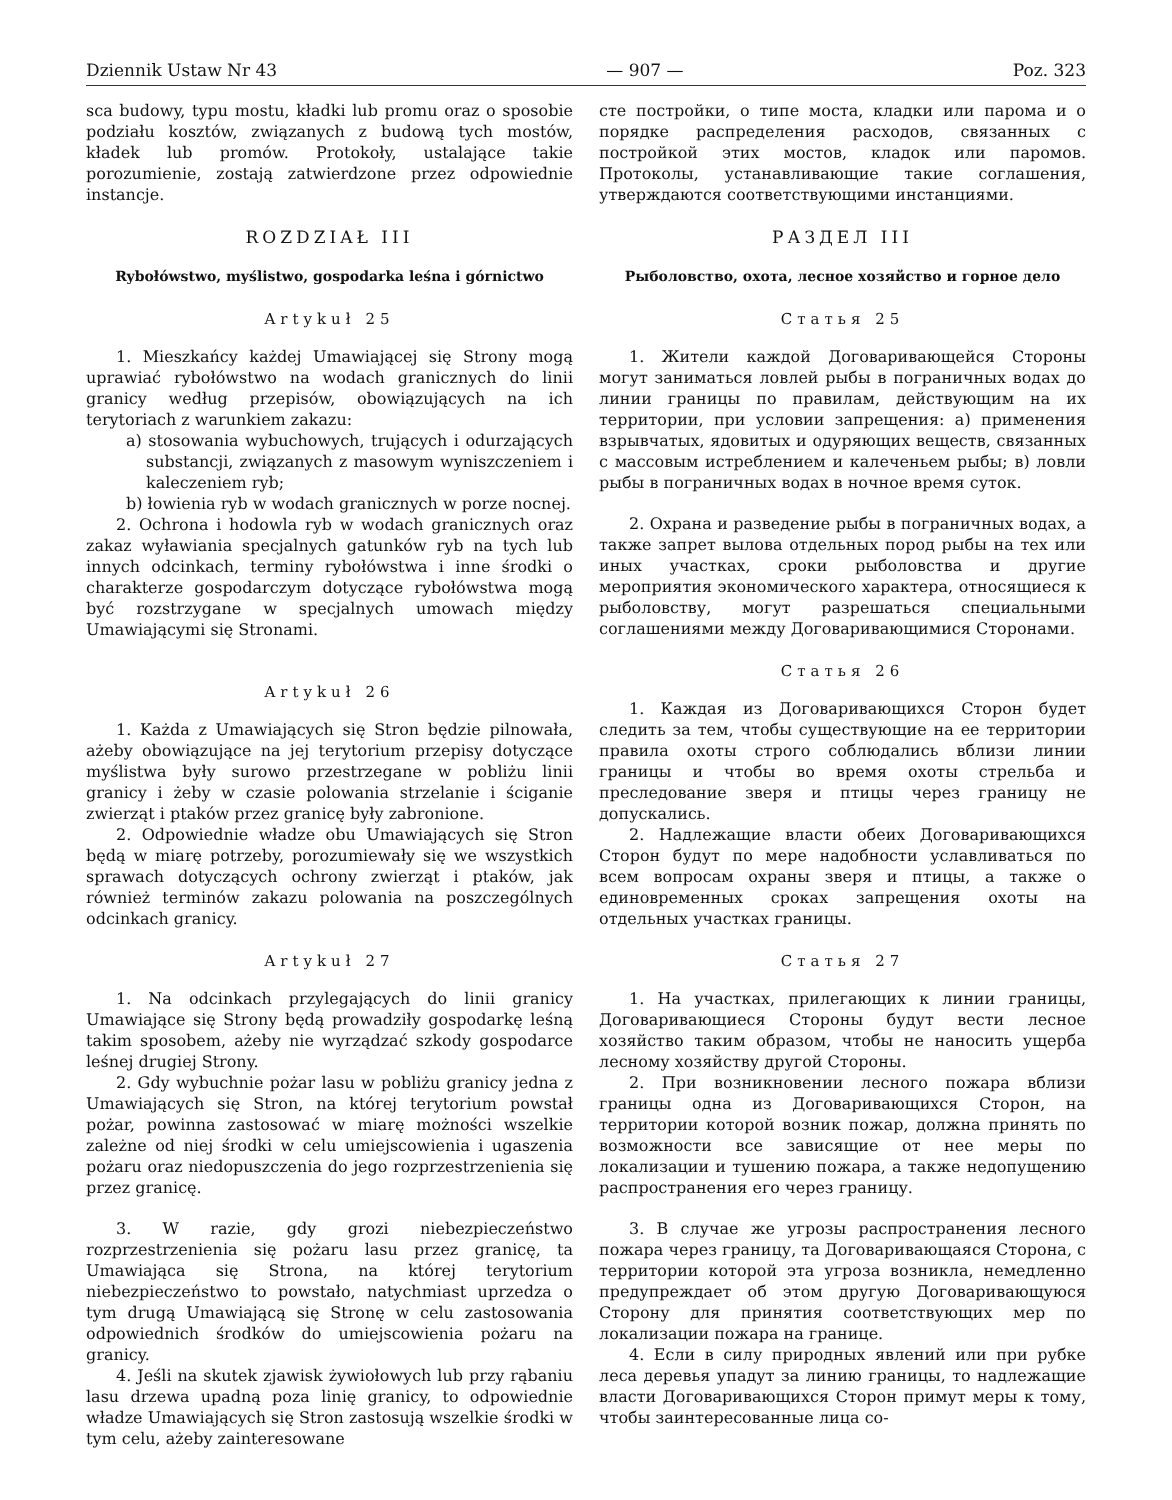Dziennik Ustaw Nr 43 — 907 — Poz. 323
sca budowy, typu mostu, kładki lub promu oraz o sposobie podziału kosztów, związanych z budową tych mostów, kładek lub promów. Protokoły, ustalające takie porozumienie, zostają zatwierdzone przez odpowiednie instancje.
ROZDZIAŁ III
Rybołówstwo, myślistwo, gospodarka leśna i górnictwo
Artykuł 25
1. Mieszkańcy każdej Umawiającej się Strony mogą uprawiać rybołówstwo na wodach granicznych do linii granicy według przepisów, obowiązujących na ich terytoriach z warunkiem zakazu:
a) stosowania wybuchowych, trujących i odurzających substancji, związanych z masowym wyniszczeniem i kaleczeniem ryb;
b) łowienia ryb w wodach granicznych w porze nocnej.
2. Ochrona i hodowla ryb w wodach granicznych oraz zakaz wyławiania specjalnych gatunków ryb na tych lub innych odcinkach, terminy rybołówstwa i inne środki o charakterze gospodarczym dotyczące rybołówstwa mogą być rozstrzygane w specjalnych umowach między Umawiającymi się Stronami.
Artykuł 26
1. Każda z Umawiających się Stron będzie pilnowała, ażeby obowiązujące na jej terytorium przepisy dotyczące myślistwa były surowo przestrzegane w pobliżu linii granicy i żeby w czasie polowania strzelanie i ściganie zwierząt i ptaków przez granicę były zabronione.
2. Odpowiednie władze obu Umawiających się Stron będą w miarę potrzeby, porozumiewały się we wszystkich sprawach dotyczących ochrony zwierząt i ptaków, jak również terminów zakazu polowania na poszczególnych odcinkach granicy.
Artykuł 27
1. Na odcinkach przylegających do linii granicy Umawiające się Strony będą prowadziły gospodarkę leśną takim sposobem, ażeby nie wyrządzać szkody gospodarce leśnej drugiej Strony.
2. Gdy wybuchnie pożar lasu w pobliżu granicy jedna z Umawiających się Stron, na której terytorium powstał pożar, powinna zastosować w miarę możności wszelkie zależne od niej środki w celu umiejscowienia i ugaszenia pożaru oraz niedopuszczenia do jego rozprzestrzenienia się przez granicę.
3. W razie, gdy grozi niebezpieczeństwo rozprzestrzenienia się pożaru lasu przez granicę, ta Umawiająca się Strona, na której terytorium niebezpieczeństwo to powstało, natychmiast uprzedza o tym drugą Umawiającą się Stronę w celu zastosowania odpowiednich środków do umiejscowienia pożaru na granicy.
4. Jeśli na skutek zjawisk żywiołowych lub przy rąbaniu lasu drzewa upadną poza linię granicy, to odpowiednie władze Umawiających się Stron zastosują wszelkie środki w tym celu, ażeby zainteresowane
сте постройки, о типе моста, кладки или парома и о порядке распределения расходов, связанных с постройкой этих мостов, кладок или паромов. Протоколы, устанавливающие такие соглашения, утверждаются соответствующими инстанциями.
РАЗДЕЛ III
Рыболовство, охота, лесное хозяйство и горное дело
Статья 25
1. Жители каждой Договаривающейся Стороны могут заниматься ловлей рыбы в пограничных водах до линии границы по правилам, действующим на их территории, при условии запрещения: а) применения взрывчатых, ядовитых и одуряющих веществ, связанных с массовым истреблением и калеченьем рыбы; в) ловли рыбы в пограничных водах в ночное время суток.
2. Охрана и разведение рыбы в пограничных водах, а также запрет вылова отдельных пород рыбы на тех или иных участках, сроки рыболовства и другие мероприятия экономического характера, относящиеся к рыболовству, могут разрешаться специальными соглашениями между Договаривающимися Сторонами.
Статья 26
1. Каждая из Договаривающихся Сторон будет следить за тем, чтобы существующие на ее территории правила охоты строго соблюдались вблизи линии границы и чтобы во время охоты стрельба и преследование зверя и птицы через границу не допускались.
2. Надлежащие власти обеих Договаривающихся Сторон будут по мере надобности уславливаться по всем вопросам охраны зверя и птицы, а также о единовременных сроках запрещения охоты на отдельных участках границы.
Статья 27
1. На участках, прилегающих к линии границы, Договаривающиеся Стороны будут вести лесное хозяйство таким образом, чтобы не наносить ущерба лесному хозяйству другой Стороны.
2. При возникновении лесного пожара вблизи границы одна из Договаривающихся Сторон, на территории которой возник пожар, должна принять по возможности все зависящие от нее меры по локализации и тушению пожара, а также недопущению распространения его через границу.
3. В случае же угрозы распространения лесного пожара через границу, та Договаривающаяся Сторона, с территории которой эта угроза возникла, немедленно предупреждает об этом другую Договаривающуюся Сторону для принятия соответствующих мер по локализации пожара на границе.
4. Если в силу природных явлений или при рубке леса деревья упадут за линию границы, то надлежащие власти Договаривающихся Сторон примут меры к тому, чтобы заинтересованные лица со-